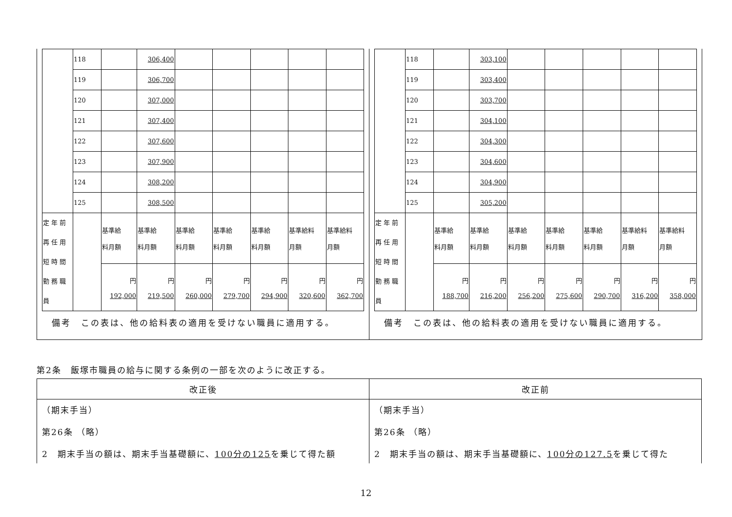| | 118 | | 306,400 | | | | | |
| | 119 | | 306,700 | | | | | |
| | 120 | | 307,000 | | | | | |
| | 121 | | 307,400 | | | | | |
| | 122 | | 307,600 | | | | | |
| | 123 | | 307,900 | | | | | |
| | 124 | | 308,200 | | | | | |
| | 125 | | 308,500 | | | | | |
| 定 年 前 再 任 用 短 時 間 勤 務 職 員 | | 基準給 料月額 | 基準給 料月額 | 基準給 料月額 | 基準給 料月額 | 基準給 料月額 | 基準給料 月額 | 基準給料 月額 |
| | | 円 192,000 | 円 219,500 | 円 260,000 | 円 279,700 | 円 294,900 | 円 320,600 | 円 362,700 |
備考　この表は、他の給料表の適用を受けない職員に適用する。
| | 118 | | 303,100 | | | | | |
| | 119 | | 303,400 | | | | | |
| | 120 | | 303,700 | | | | | |
| | 121 | | 304,100 | | | | | |
| | 122 | | 304,300 | | | | | |
| | 123 | | 304,600 | | | | | |
| | 124 | | 304,900 | | | | | |
| | 125 | | 305,200 | | | | | |
| 定 年 前 再 任 用 短 時 間 勤 務 職 員 | | 基準給 料月額 | 基準給 料月額 | 基準給 料月額 | 基準給 料月額 | 基準給 料月額 | 基準給料 月額 | 基準給料 月額 |
| | | 円 188,700 | 円 216,200 | 円 256,200 | 円 275,600 | 円 290,700 | 円 316,200 | 円 358,000 |
備考　この表は、他の給料表の適用を受けない職員に適用する。
第2条　飯塚市職員の給与に関する条例の一部を次のように改正する。
| 改正後 | 改正前 |
| --- | --- |
| （期末手当） 第26条 （略） 2 期末手当の額は、期末手当基礎額に、 100分の125 を乗じて得た額 | （期末手当） 第26条 （略） 2 期末手当の額は、期末手当基礎額に、 100分の127.5 を乗じて得た |
12